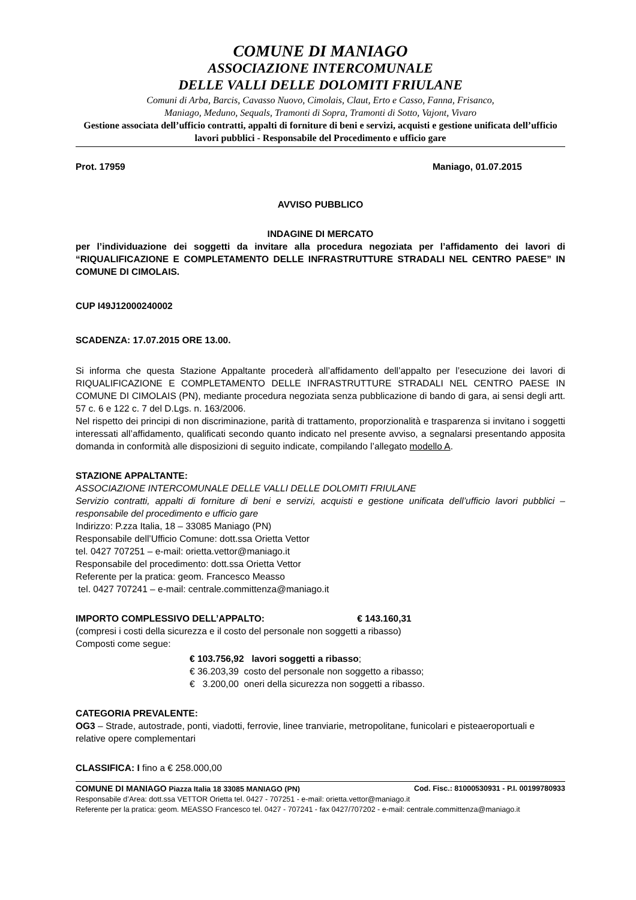COMUNE DI MANIAGO
ASSOCIAZIONE INTERCOMUNALE
DELLE VALLI DELLE DOLOMITI FRIULANE
Comuni di Arba, Barcis, Cavasso Nuovo, Cimolais, Claut, Erto e Casso, Fanna, Frisanco,
Maniago, Meduno, Sequals, Tramonti di Sopra, Tramonti di Sotto, Vajont, Vivaro
Gestione associata dell’ufficio contratti, appalti di forniture di beni e servizi, acquisti e gestione unificata dell’ufficio lavori pubblici - Responsabile del Procedimento e ufficio gare
Prot. 17959 Maniago, 01.07.2015
AVVISO PUBBLICO
INDAGINE DI MERCATO
per l’individuazione dei soggetti da invitare alla procedura negoziata per l’affidamento dei lavori di “RIQUALIFICAZIONE E COMPLETAMENTO DELLE INFRASTRUTTURE STRADALI NEL CENTRO PAESE” IN COMUNE DI CIMOLAIS.
CUP I49J12000240002
SCADENZA: 17.07.2015 ORE 13.00.
Si informa che questa Stazione Appaltante procederà all’affidamento dell’appalto per l’esecuzione dei lavori di RIQUALIFICAZIONE E COMPLETAMENTO DELLE INFRASTRUTTURE STRADALI NEL CENTRO PAESE IN COMUNE DI CIMOLAIS (PN), mediante procedura negoziata senza pubblicazione di bando di gara, ai sensi degli artt. 57 c. 6 e 122 c. 7 del D.Lgs. n. 163/2006.
Nel rispetto dei principi di non discriminazione, parità di trattamento, proporzionalità e trasparenza si invitano i soggetti interessati all’affidamento, qualificati secondo quanto indicato nel presente avviso, a segnalarsi presentando apposita domanda in conformità alle disposizioni di seguito indicate, compilando l’allegato modello A.
STAZIONE APPALTANTE:
ASSOCIAZIONE INTERCOMUNALE DELLE VALLI DELLE DOLOMITI FRIULANE
Servizio contratti, appalti di forniture di beni e servizi, acquisti e gestione unificata dell’ufficio lavori pubblici – responsabile del procedimento e ufficio gare
Indirizzo: P.zza Italia, 18 – 33085 Maniago (PN)
Responsabile dell’Ufficio Comune: dott.ssa Orietta Vettor
tel. 0427 707251 – e-mail: orietta.vettor@maniago.it
Responsabile del procedimento: dott.ssa Orietta Vettor
Referente per la pratica: geom. Francesco Measso
tel. 0427 707241 – e-mail: centrale.committenza@maniago.it
IMPORTO COMPLESSIVO DELL’APPALTO: € 143.160,31
(compresi i costi della sicurezza e il costo del personale non soggetti a ribasso)
Composti come segue:
€ 103.756,92 lavori soggetti a ribasso;
€ 36.203,39 costo del personale non soggetto a ribasso;
€ 3.200,00 oneri della sicurezza non soggetti a ribasso.
CATEGORIA PREVALENTE:
OG3 – Strade, autostrade, ponti, viadotti, ferrovie, linee tranviarie, metropolitane, funicolari e pisteaeroportuali e relative opere complementari
CLASSIFICA: I fino a € 258.000,00
COMUNE DI MANIAGO Piazza Italia 18 33085 MANIAGO (PN) Cod. Fisc.: 81000530931 - P.I. 00199780933
Responsabile d’Area: dott.ssa VETTOR Orietta tel. 0427 - 707251 - e-mail: orietta.vettor@maniago.it
Referente per la pratica: geom. MEASSO Francesco tel. 0427 - 707241 - fax 0427/707202 - e-mail: centrale.committenza@maniago.it